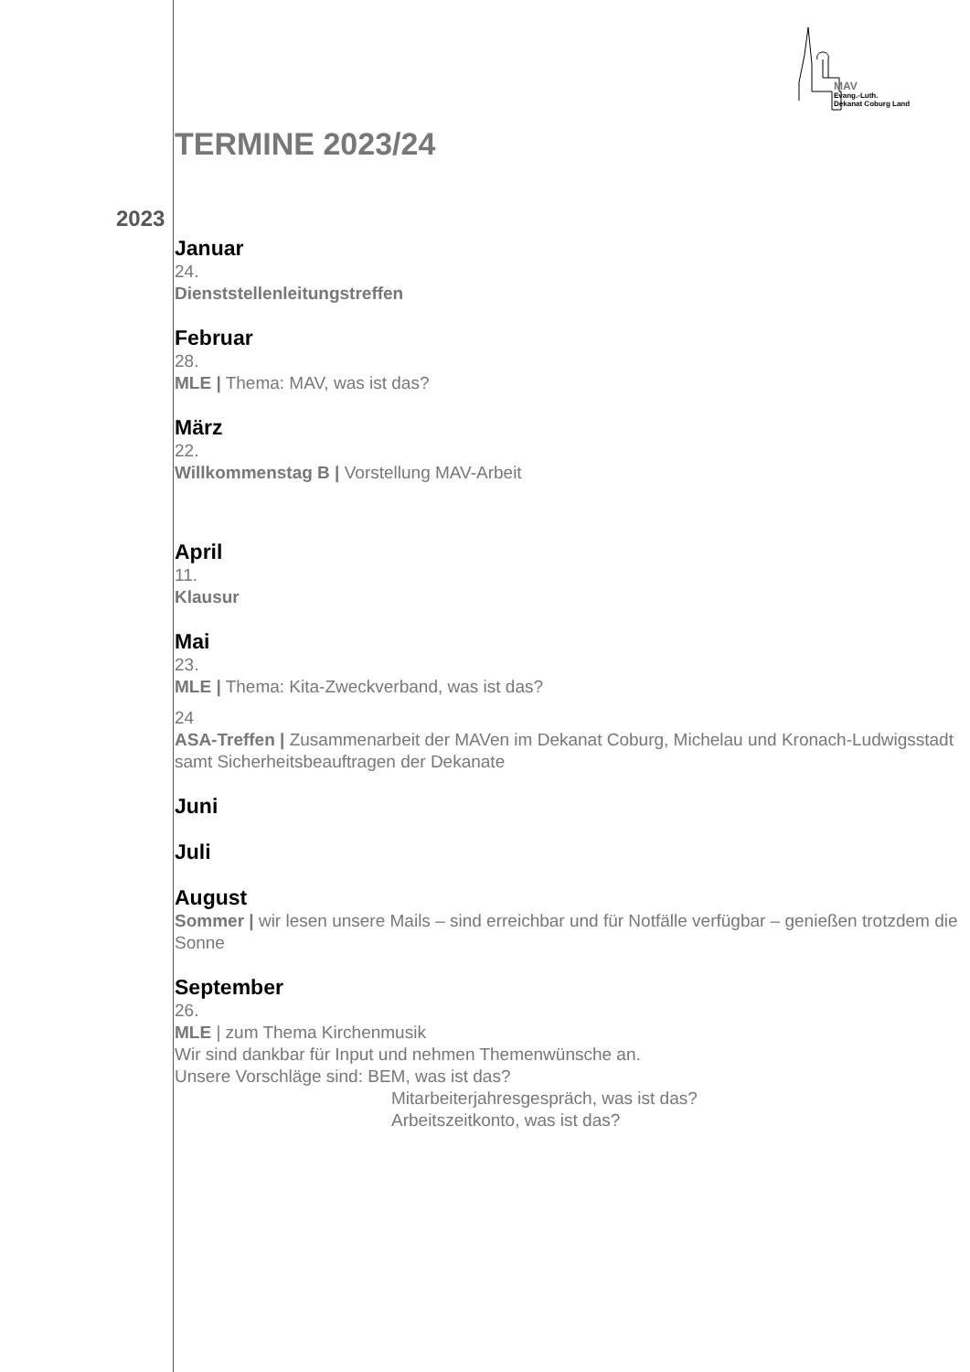MAV
Evang.-Luth.
Dekanat Coburg Land
TERMINE 2023/24
2023
Januar
24.
Dienststellenleitungstreffen
Februar
28.
MLE | Thema: MAV, was ist das?
März
22.
Willkommenstag B | Vorstellung MAV-Arbeit
April
11.
Klausur
Mai
23.
MLE | Thema: Kita-Zweckverband, was ist das?
24
ASA-Treffen | Zusammenarbeit der MAVen im Dekanat Coburg, Michelau und Kronach-Ludwigsstadt samt Sicherheitsbeauftragen der Dekanate
Juni
Juli
August
Sommer | wir lesen unsere Mails – sind erreichbar und für Notfälle verfügbar – genießen trotzdem die Sonne
September
26.
MLE | zum Thema Kirchenmusik
Wir sind dankbar für Input und nehmen Themenwünsche an.
Unsere Vorschläge sind: BEM, was ist das?
Mitarbeiterjahresgespräch, was ist das?
Arbeitszeitkonto, was ist das?